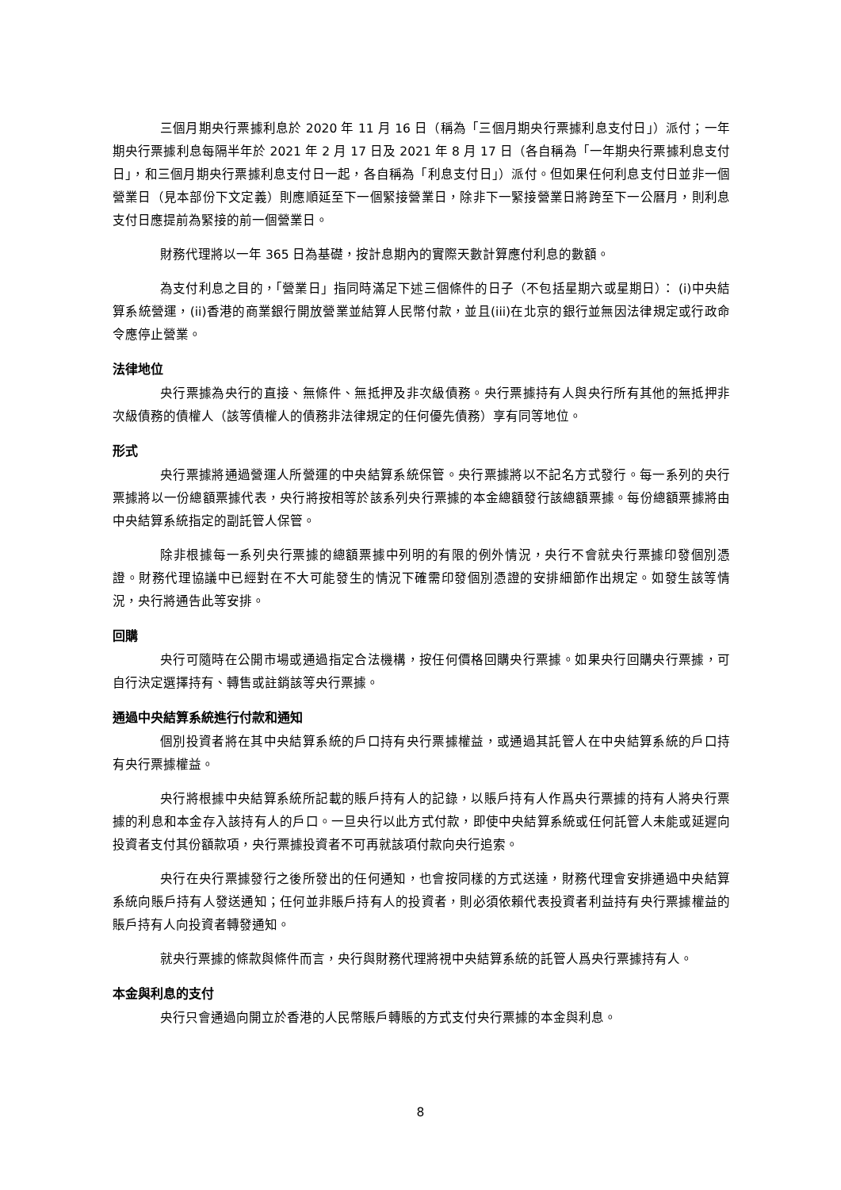三個月期央行票據利息於 2020 年 11 月 16 日（稱為「三個月期央行票據利息支付日」）派付；一年期央行票據利息每隔半年於 2021 年 2 月 17 日及 2021 年 8 月 17 日（各自稱為「一年期央行票據利息支付日」，和三個月期央行票據利息支付日一起，各自稱為「利息支付日」）派付。但如果任何利息支付日並非一個營業日（見本部份下文定義）則應順延至下一個緊接營業日，除非下一緊接營業日將跨至下一公曆月，則利息支付日應提前為緊接的前一個營業日。
財務代理將以一年 365 日為基礎，按計息期內的實際天數計算應付利息的數額。
為支付利息之目的，「營業日」指同時滿足下述三個條件的日子（不包括星期六或星期日）： (i)中央結算系統營運，(ii)香港的商業銀行開放營業並結算人民幣付款，並且(iii)在北京的銀行並無因法律規定或行政命令應停止營業。
法律地位
央行票據為央行的直接、無條件、無抵押及非次級債務。央行票據持有人與央行所有其他的無抵押非次級債務的債權人（該等債權人的債務非法律規定的任何優先債務）享有同等地位。
形式
央行票據將通過營運人所營運的中央結算系統保管。央行票據將以不記名方式發行。每一系列的央行票據將以一份總額票據代表，央行將按相等於該系列央行票據的本金總額發行該總額票據。每份總額票據將由中央結算系統指定的副託管人保管。
除非根據每一系列央行票據的總額票據中列明的有限的例外情況，央行不會就央行票據印發個別憑證。財務代理協議中已經對在不大可能發生的情況下確需印發個別憑證的安排細節作出規定。如發生該等情況，央行將通告此等安排。
回購
央行可隨時在公開市場或通過指定合法機構，按任何價格回購央行票據。如果央行回購央行票據，可自行決定選擇持有、轉售或註銷該等央行票據。
通過中央結算系統進行付款和通知
個別投資者將在其中央結算系統的戶口持有央行票據權益，或通過其託管人在中央結算系統的戶口持有央行票據權益。
央行將根據中央結算系統所記載的賬戶持有人的記錄，以賬戶持有人作爲央行票據的持有人將央行票據的利息和本金存入該持有人的戶口。一旦央行以此方式付款，即使中央結算系統或任何託管人未能或延遲向投資者支付其份額款項，央行票據投資者不可再就該項付款向央行追索。
央行在央行票據發行之後所發出的任何通知，也會按同樣的方式送達，財務代理會安排通過中央結算系統向賬戶持有人發送通知；任何並非賬戶持有人的投資者，則必須依賴代表投資者利益持有央行票據權益的賬戶持有人向投資者轉發通知。
就央行票據的條款與條件而言，央行與財務代理將視中央結算系統的託管人爲央行票據持有人。
本金與利息的支付
央行只會通過向開立於香港的人民幣賬戶轉賬的方式支付央行票據的本金與利息。
8